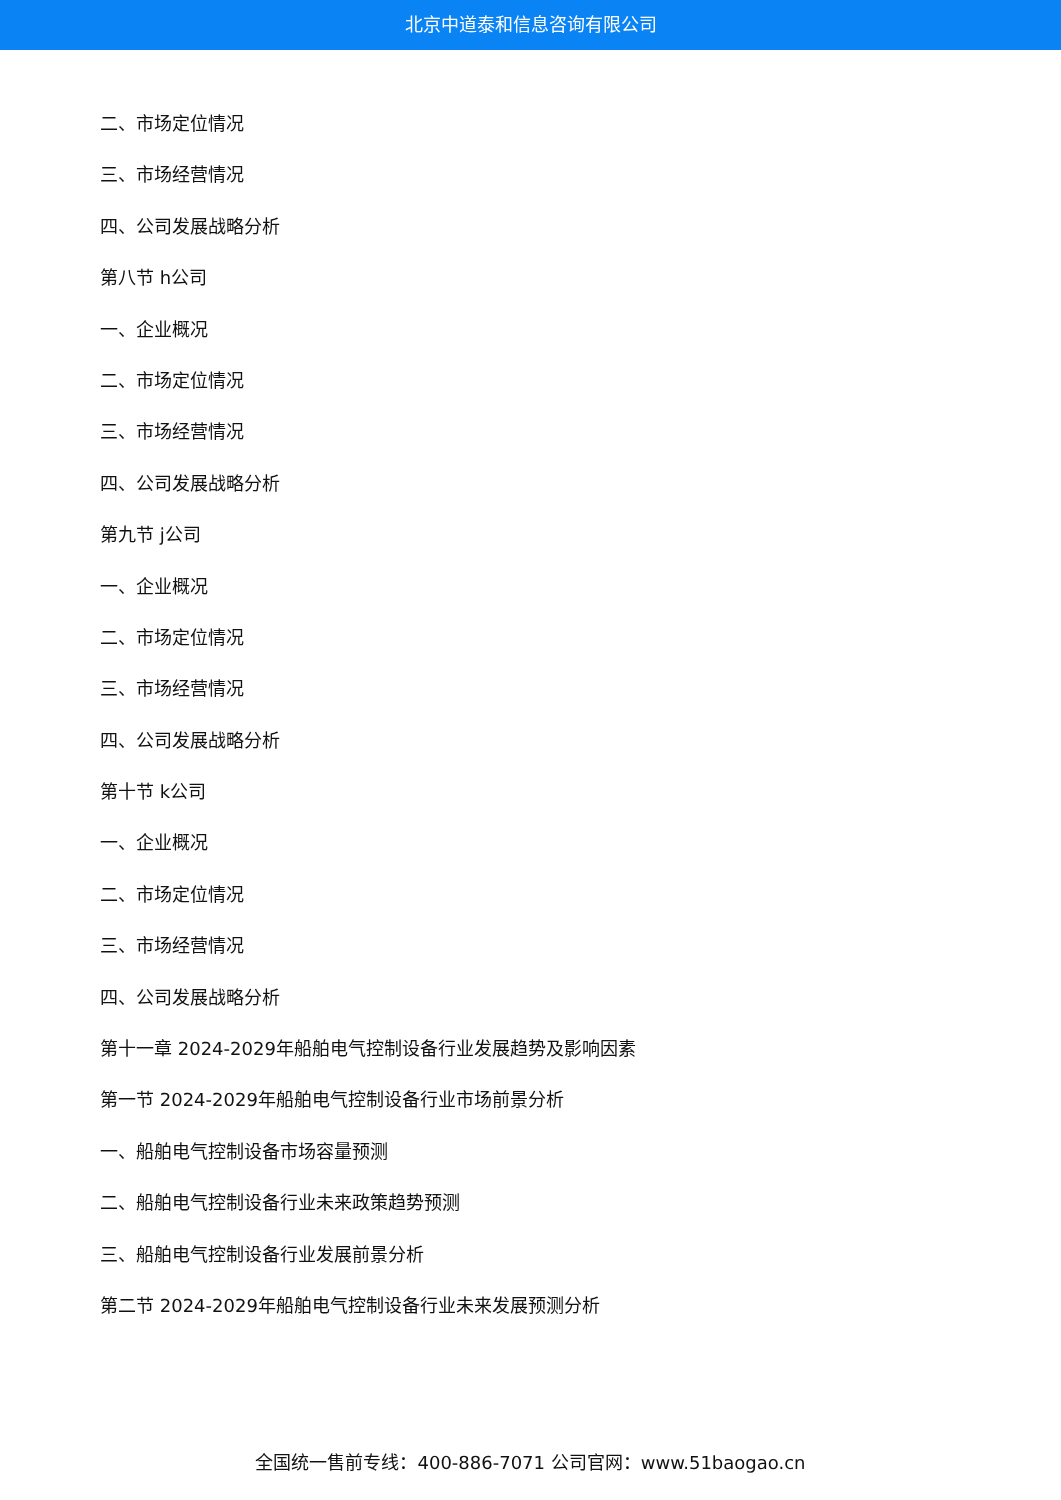北京中道泰和信息咨询有限公司
二、市场定位情况
三、市场经营情况
四、公司发展战略分析
第八节 h公司
一、企业概况
二、市场定位情况
三、市场经营情况
四、公司发展战略分析
第九节 j公司
一、企业概况
二、市场定位情况
三、市场经营情况
四、公司发展战略分析
第十节 k公司
一、企业概况
二、市场定位情况
三、市场经营情况
四、公司发展战略分析
第十一章 2024-2029年船舶电气控制设备行业发展趋势及影响因素
第一节 2024-2029年船舶电气控制设备行业市场前景分析
一、船舶电气控制设备市场容量预测
二、船舶电气控制设备行业未来政策趋势预测
三、船舶电气控制设备行业发展前景分析
第二节 2024-2029年船舶电气控制设备行业未来发展预测分析
全国统一售前专线：400-886-7071 公司官网：www.51baogao.cn